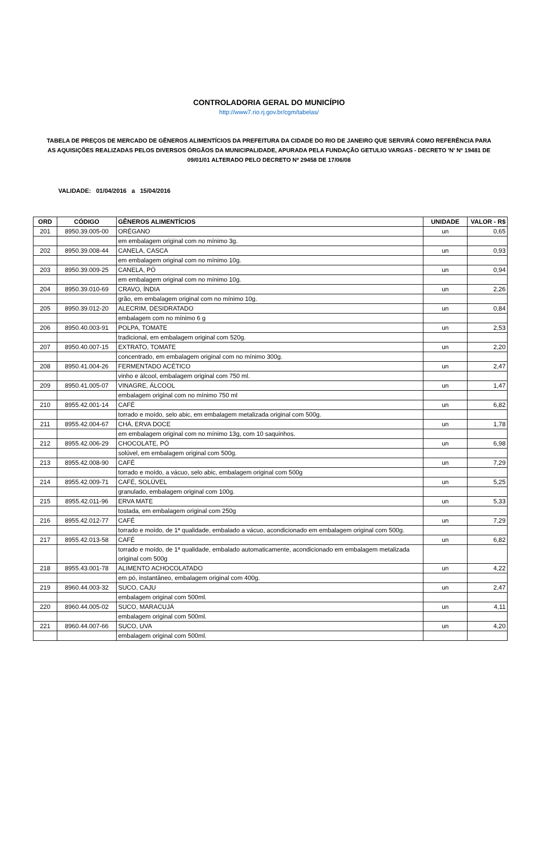CONTROLADORIA GERAL DO MUNICÍPIO
http://www7.rio.rj.gov.br/cgm/tabelas/
TABELA DE PREÇOS DE MERCADO DE GÊNEROS ALIMENTÍCIOS DA PREFEITURA DA CIDADE DO RIO DE JANEIRO QUE SERVIRÁ COMO REFERÊNCIA PARA AS AQUISIÇÕES REALIZADAS PELOS DIVERSOS ÓRGÃOS DA MUNICIPALIDADE, APURADA PELA FUNDAÇÃO GETULIO VARGAS - DECRETO 'N' Nº 19481 DE 09/01/01 ALTERADO PELO DECRETO Nº 29458 DE 17/06/08
VALIDADE: 01/04/2016 a 15/04/2016
| ORD | CÓDIGO | GÊNEROS ALIMENTÍCIOS | UNIDADE | VALOR - R$ |
| --- | --- | --- | --- | --- |
| 201 | 8950.39.005-00 | ORÉGANO | un | 0,65 |
| | | em embalagem original com no mínimo 3g. | | |
| 202 | 8950.39.008-44 | CANELA, CASCA | un | 0,93 |
| | | em embalagem original com no mínimo 10g. | | |
| 203 | 8950.39.009-25 | CANELA, PÓ | un | 0,94 |
| | | em embalagem original com no mínimo 10g. | | |
| 204 | 8950.39.010-69 | CRAVO, ÍNDIA | un | 2,26 |
| | | grão, em embalagem original com no mínimo 10g. | | |
| 205 | 8950.39.012-20 | ALECRIM, DESIDRATADO | un | 0,84 |
| | | embalagem com no mínimo 6 g | | |
| 206 | 8950.40.003-91 | POLPA, TOMATE | un | 2,53 |
| | | tradicional, em embalagem original com 520g. | | |
| 207 | 8950.40.007-15 | EXTRATO, TOMATE | un | 2,20 |
| | | concentrado, em embalagem original com no mínimo 300g. | | |
| 208 | 8950.41.004-26 | FERMENTADO ACÉTICO | un | 2,47 |
| | | vinho e álcool, embalagem original com 750 ml. | | |
| 209 | 8950.41.005-07 | VINAGRE, ÁLCOOL | un | 1,47 |
| | | embalagem original com no mínimo 750 ml | | |
| 210 | 8955.42.001-14 | CAFÉ | un | 6,82 |
| | | torrado e moído, selo abic, em embalagem metalizada original com 500g. | | |
| 211 | 8955.42.004-67 | CHÁ, ERVA DOCE | un | 1,78 |
| | | em embalagem original com no mínimo 13g, com 10 saquinhos. | | |
| 212 | 8955.42.006-29 | CHOCOLATE, PÓ | un | 6,98 |
| | | solúvel, em embalagem original com 500g. | | |
| 213 | 8955.42.008-90 | CAFÉ | un | 7,29 |
| | | torrado e moído, a vácuo, selo abic, embalagem original com 500g | | |
| 214 | 8955.42.009-71 | CAFÉ, SOLÚVEL | un | 5,25 |
| | | granulado, embalagem original com 100g. | | |
| 215 | 8955.42.011-96 | ERVA MATE | un | 5,33 |
| | | tostada, em embalagem original com 250g | | |
| 216 | 8955.42.012-77 | CAFÉ | un | 7,29 |
| | | torrado e moído, de 1ª qualidade, embalado a vácuo, acondicionado em embalagem original com 500g. | | |
| 217 | 8955.42.013-58 | CAFÉ | un | 6,82 |
| | | torrado e moído, de 1ª qualidade, embalado automaticamente, acondicionado em embalagem metalizada original com 500g | | |
| 218 | 8955.43.001-78 | ALIMENTO ACHOCOLATADO | un | 4,22 |
| | | em pó, instantâneo, embalagem original com 400g. | | |
| 219 | 8960.44.003-32 | SUCO, CAJU | un | 2,47 |
| | | embalagem original com 500ml. | | |
| 220 | 8960.44.005-02 | SUCO, MARACUJÁ | un | 4,11 |
| | | embalagem original com 500ml. | | |
| 221 | 8960.44.007-66 | SUCO, UVA | un | 4,20 |
| | | embalagem original com 500ml. | | |